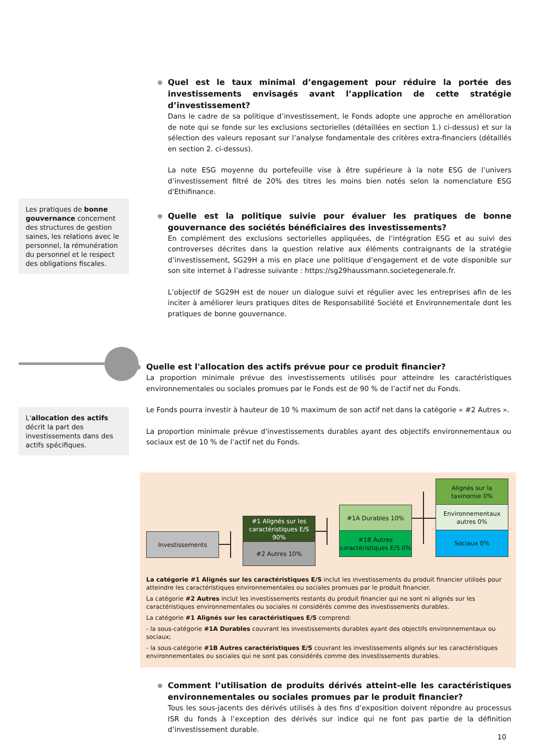Quel est le taux minimal d’engagement pour réduire la portée des investissements envisagés avant l’application de cette stratégie d’investissement?
Dans le cadre de sa politique d’investissement, le Fonds adopte une approche en amélioration de note qui se fonde sur les exclusions sectorielles (détaillées en section 1.) ci-dessus) et sur la sélection des valeurs reposant sur l’analyse fondamentale des critères extra-financiers (détaillés en section 2. ci-dessus).
La note ESG moyenne du portefeuille vise à être supérieure à la note ESG de l’univers d’investissement filtré de 20% des titres les moins bien notés selon la nomenclature ESG d'Ethifinance.
Quelle est la politique suivie pour évaluer les pratiques de bonne gouvernance des sociétés bénéficiaires des investissements?
En complément des exclusions sectorielles appliquées, de l’intégration ESG et au suivi des controverses décrites dans la question relative aux éléments contraignants de la stratégie d’investissement, SG29H a mis en place une politique d’engagement et de vote disponible sur son site internet à l’adresse suivante : https://sg29haussmann.societegenerale.fr.
L’objectif de SG29H est de nouer un dialogue suivi et régulier avec les entreprises afin de les inciter à améliorer leurs pratiques dites de Responsabilité Société et Environnementale dont les pratiques de bonne gouvernance.
Les pratiques de bonne gouvernance concernent des structures de gestion saines, les relations avec le personnel, la rémunération du personnel et le respect des obligations fiscales.
Quelle est l'allocation des actifs prévue pour ce produit financier?
La proportion minimale prévue des investissements utilisés pour atteindre les caractéristiques environnementales ou sociales promues par le Fonds est de 90 % de l’actif net du Fonds.
Le Fonds pourra investir à hauteur de 10 % maximum de son actif net dans la catégorie « #2 Autres ».
La proportion minimale prévue d'investissements durables ayant des objectifs environnementaux ou sociaux est de 10 % de l’actif net du Fonds.
L'allocation des actifs décrit la part des investissements dans des actifs spécifiques.
Investissements
#1 Alignés sur les caractéristiques E/S 90%
#2 Autres 10%
#1A Durables 10%
#1B Autres caractéristiques E/S 0%
Alignés sur la taxinomie 0%
Environnementaux autres 0%
Sociaux 0%
La catégorie #1 Alignés sur les caractéristiques E/S inclut les investissements du produit financier utilisés pour atteindre les caractéristiques environnementales ou sociales promues par le produit financier.
La catégorie #2 Autres inclut les investissements restants du produit financier qui ne sont ni alignés sur les caractéristiques environnementales ou sociales ni considérés comme des investissements durables.
La catégorie #1 Alignés sur les caractéristiques E/S comprend:
- la sous-catégorie #1A Durables couvrant les investissements durables ayant des objectifs environnementaux ou sociaux;
- la sous-catégorie #1B Autres caractéristiques E/S couvrant les investissements alignés sur les caractéristiques environnementales ou sociales qui ne sont pas considérés comme des investissements durables.
Comment l’utilisation de produits dérivés atteint-elle les caractéristiques environnementales ou sociales promues par le produit financier?
Tous les sous-jacents des dérivés utilisés à des fins d’exposition doivent répondre au processus ISR du fonds à l’exception des dérivés sur indice qui ne font pas partie de la définition d’investissement durable.
10